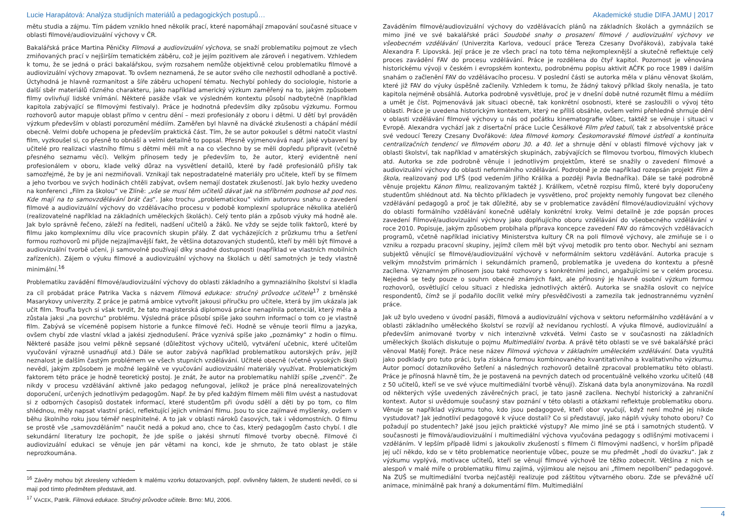Lucie Harapátová: Analýza studijních materiálů a pedagogických postupů… Akademické studie DIFA JAMU | 2017
mětu studia a zájmu. Tím pádem vzniklo hned několik prací, které napomáhají zmapování současné situace v oblasti filmové/audiovizuální výchovy v ČR.
Bakalářská práce Martina Pěničky Filmová a audiovizuální výchova, se snaží problematiku pojmout ze všech zmiňovaných prací v nejširším tematickém záběru, což je jejím pozitivem ale zároveň i negativem. Vzhledem k tomu, že se jedná o práci bakalářskou, svým rozsahem nemůže objektivně celou problematiku filmové a audiovizuální výchovy zmapovat. To ovšem neznamená, že se autor svého cíle nezhostil odhodlaně a poctivě. Úctyhodná je hlavně rozmanitost a šíře záběru uchopení tématu. Nechybí pohledy do sociologie, historie a další sběr materiálů různého charakteru, jako například americký výzkum zaměřený na to, jakým způsobem filmy ovlivňují lidské vnímání. Některé pasáže však ve výsledném kontextu působí nadbytečně (například kapitola zabývající se filmovými festivaly). Práce je hodnotná především díky způsobu výzkumu. Formou rozhovorů autor mapuje oblast přímo v centru dění – mezi profesionály z oboru i dětmi. U dětí byl prováděn výzkum především v oblasti porozumění médiím. Zaměřen byl hlavně na divácké zkušenosti a chápání médií obecně. Velmi dobře uchopena je především praktická část. Tím, že se autor pokoušel s dětmi natočit vlastní film, vyzkoušel si, co přesně to obnáší a velmi detailně to popsal. Přesně vyjmenovává např. jaké vybavení by učitelé pro realizaci vlastního filmu s dětmi měli mít a na co všechno by se měli dopředu připravit (včetně přesného seznamu věcí). Velkým přínosem tedy je především to, že autor, který evidentně není profesionálem v oboru, klade velký důraz na vysvětlení detailů, které by řadě profesionálů přišly tak samozřejmé, že by je ani nezmiňovali. Vznikají tak nepostradatelné materiály pro učitele, kteří by se filmem a jeho tvorbou ve svých hodinách chtěli zabývat, ovšem nemají dostatek zkušeností. Jak bylo hezky uvedeno na konferenci „Film za školou“ ve Zlíně: „vše se musí těm učitelů dávat jak na stříbrném podnose až pod nos. Kde mají na to samovzdělávání brát čas“. Jako trochu „problematickou“ vidím autorovu snahu o zavedení filmové a audiovizuální výchovy do vzdělávacího procesu v podobě komplexní spolupráce několika ateliérů (realizovatelné například na základních uměleckých školách). Celý tento plán a způsob výuky má hodně ale. Jak bylo správně řečeno, záleží na řediteli, nadšení učitelů a žáků. Ne vždy se sejde tolik faktorů, které by filmu jako komplexnímu dílu více pracovních skupin přály. Z dat vycházejících z průzkumu trhu a šetření formou rozhovorů mi přijde nejzajímavější fakt, že většina dotazovaných studentů, kteří by měli být filmové a audiovizuální tvorbě učeni, ji samovolně používají díky snadné dostupnosti (například ve vlastních mobilních zařízeních). Zájem o výuku filmové a audiovizuální výchovy na školách u dětí samotných je tedy vlastně minimální.<sup>16</sup>
Problematiku zavádění filmové/audiovizuální výchovy do oblasti základního a gymnaziálního školství si kladla za cíl probádat práce Patrika Vacka s názvem Filmová edukace: stručný průvodce učitele<sup>17</sup> z brněnské Masarykovy univerzity. Z práce je patrná ambice vytvořit jakousi příručku pro učitele, která by jim ukázala jak učit film. Troufla bych si však tvrdit, že tato magisterská diplomová práce nenaplnila potenciál, který měla a zůstala jaksi „na povrchu“ problému. Výsledná práce působí spíše jako souhrn informací o tom co je vlastně film. Zabývá se víceméně popisem historie a funkce filmové řeči. Hodně se věnuje teorii filmu a jazyka, ovšem chybí zde vlastní vklad a jakési zjednodušení. Práce vyznívá spíše jako „poznámky“ z hodin o filmu. Některé pasáže jsou velmi pěkně sepsané (důležitost výchovy učitelů, vytváření učebnic, které učitelům vyučování výrazně usnadňují atd.) Dále se autor zabývá například problematikou autorských práv, jejíž neznalost je dalším častým problémem ve všech stupních vzdělávání. Učitelé obecně (včetně vysokých škol) nevědí, jakým způsobem je možné legálně ve vyučování audiovizuální materiály využívat. Problematickým faktorem této práce je hodně teoretický postoj. Je znát, že autor na problematiku nahlíží spíše „zvenčí“. Že nikdy v procesu vzdělávání aktivně jako pedagog nefungoval, jelikož je práce plná nerealizovatelných doporučení, určených jednotlivým pedagogům. Např. že by před každým filmem měli film uvést a nastudovat si z odborných časopisů dostatek informací, které studentům při úvodu sdělí a děti by po tom, co film shlédnou, měly napsat vlastní práci, reflektující jejich vnímání filmu. Jsou to sice zajímavé myšlenky, ovšem v běhu školního roku jsou téměř nesplnitelné. A to jak v oblasti nároků časových, tak i vědomostních. O filmu se prostě vše „samovzděláním“ naučit nedá a pokud ano, chce to čas, který pedagogům často chybí. I dle sekundární literatury lze pochopit, že jde spíše o jakési shrnutí filmové tvorby obecně. Filmové či audiovizuální edukaci se věnuje jen pár větami na konci, kde je shrnuto, že tato oblast je stále neprozkoumána.
<sup>16</sup> Závěry mohou být zkresleny vzhledem k malému vzorku dotazovaných, popř. ovlivněny faktem, že studenti nevědí, co si mají pod tímto předmětem představit, atd.
<sup>17</sup> VACEK, Patrik. Filmová edukace. Stručný průvodce učitele. Brno: MU, 2006.
Zaváděním filmové/audiovizuální výchovy do vzdělávacích plánů na základních školách a gymnáziích se mimo jiné ve své bakalářské práci Soudobé snahy o prosazení filmové / audiovizuální výchovy ve všeobecném vzdělávání (Univerzita Karlova, vedoucí práce Tereza Czesany Dvořáková), zabývala také Alexandra F. Lipovská. Její práce je ze všech prací na toto téma nejkomplexnější a skutečně reflektuje celý proces zavádění FAV do procesu vzdělávání. Práce je rozdělena do čtyř kapitol. Pozornost je věnována historickému vývoji v českém i evropském kontextu, podrobnému popisu aktivit AČFK po roce 1989 i dalším snahám o začlenění FAV do vzdělávacího procesu. V poslední části se autorka měla v plánu věnovat školám, které již FAV do výuky úspěšně začlenily. Vzhledem k tomu, že žádný takový příklad školy nenašla, je tato kapitola nejméně obsáhlá. Autorka podrobně vysvětluje, proč je v dnešní době nutné rozumět filmu a médiím a umět je číst. Pojmenovává jak situaci obecně, tak konkrétní osobnosti, které se zasloužili o vývoj této oblasti. Práce je uvedena historickým kontextem, který ne příliš obsáhle, ovšem velmi přehledně shrnuje dění v oblasti vzdělávání filmové výchovy u nás od počátku kinematografie vůbec, taktéž se věnuje i situaci v Evropě. Alexandra vychází jak z disertační práce Lucie Česálkové Film před tabulí, tak z absolventské práce své vedoucí Terezy Czesany Dvořákové: Idea filmové komory. Českomoravské filmové ústředí a kontinuita centralizačních tendencí ve filmovém oboru 30. a 40. let a shrnuje dění v oblasti filmové výchovy jak v oblasti školství, tak například v amatérských skupinách, zabývajících se filmovou tvorbou, filmových klubech atd. Autorka se zde podrobně věnuje i jednotlivým projektům, které se snažily o zavedení filmové a audiovizuální výchovy do oblasti neformálního vzdělávání. Podrobně je zde například rozepsán projekt Film a škola, realizovaný pod LFŠ (pod vedením Jiřího Králíka a později Pavla Bednaříka). Dále se také podrobně věnuje projektu Kánon filmu, realizovaným taktéž J. Králíkem, včetně rozpisu filmů, které byly doporučeny studentům shlédnout atd. Na těchto příkladech je vysvětleno, proč projekty nemohly fungovat bez cíleného vzdělávání pedagogů a proč je tak důležité, aby se v problematice zavádění filmové/audiovizuální výchovy do oblasti formálního vzdělávání konečně udělaly konkrétní kroky. Velmi detailně je zde popsán proces zavedení Filmové/audiovizuální výchovy jako doplňujícího oboru vzdělávání do všeobecného vzdělávání v roce 2010. Popisuje, jakým způsobem probíhala příprava koncepce zavedení FAV do rámcových vzdělávacích programů, včetně například iniciativy Ministerstva kultury ČR na poli filmové výchovy, ale zmiňuje se i o vzniku a rozpadu pracovní skupiny, jejímž cílem měl být vývoj metodik pro tento obor. Nechybí ani seznam subjektů věnující se filmové/audiovizuální výchově v neformálním sektoru vzdělávání. Autorka pracuje s velkým množstvím primárních i sekundárních pramenů, problematika je uvedena do kontextu a přesně zacílena. Významným přínosem jsou také rozhovory s konkrétními jedinci, angažujícími se v celém procesu. Nejedná se tedy pouze o souhrn obecně známých fakt, ale přínosný je hlavně osobní výzkum formou rozhovorů, osvětlující celou situaci z hlediska jednotlivých aktérů. Autorka se snažila oslovit co nejvíce respondentů, čímž se jí podařilo docílit velké míry přesvědčivosti a zamezila tak jednostrannému vyznění práce.
Jak už bylo uvedeno v úvodní pasáži, filmová a audiovizuální výchova v sektoru neformálního vzdělávání a v oblasti základního uměleckého školství se rozvíjí až nevídanou rychlostí. A výuka filmové, audiovizuální a především animované tvorby v nich intenzivně vzkvétá. Velmi často se v současnosti na základních uměleckých školách diskutuje o pojmu Multimediální tvorba. A právě této oblasti se ve své bakalářské práci věnoval Matěj Forejt. Práce nese název Filmová výchova v základním uměleckém vzdělávání. Data využitá jako podklady pro tuto práci, byla získána formou kombinovaného kvantitativního a kvalitativního výzkumu. Autor pomocí dotazníkového šetření a následných rozhovorů detailně zpracoval problematiku této oblasti. Práce je přínosná hlavně tím, že je postavená na pevných datech od procentuálně velkého vzorku učitelů (48 z 50 učitelů, kteří se ve své výuce multimediální tvorbě věnují). Získaná data byla anonymizována. Na rozdíl od některých výše uvedených závěrečných prací, je tato jasně zacílena. Nechybí historický a zahraniční kontext. Autor si uvědomuje současný stav poznání v této oblasti a otázkami reflektuje problematiku oboru. Věnuje se například výzkumu toho, kdo jsou pedagogové, kteří obor vyučují, když není možné jej nikde vystudovat? Jak jednotliví pedagogové k výuce dostali? Co si představují, jako náplň výuky tohoto oboru? Co požadují po studentech? Jaké jsou jejich praktické výstupy? Ale mimo jiné se ptá i samotných studentů. V současnosti je filmová/audiovizuální i multimediální výchova vyučována pedagogy s odlišnými motivacemi i vzděláním. V lepším případě lidmi s jakoukoliv zkušeností s filmem či filmovými nadšenci, v horším případě jej učí někdo, kdo se v této problematice neorientuje vůbec, pouze se mu předmět „hodí do úvazku“. Jak z výzkumu vyplývá, motivace učitelů, kteří se věnují filmové výchově lze těžko zobecnit. Většina z nich se alespoň v malé míře o problematiku filmu zajímá, výjimkou ale nejsou ani „filmem nepolíbení“ pedagogové. Na ZUŠ se multimediální tvorba nejčastěji realizuje pod záštitou výtvarného oboru. Zde se převážně učí animace, minimálně pak hraný a dokumentární film. Multimediální
4